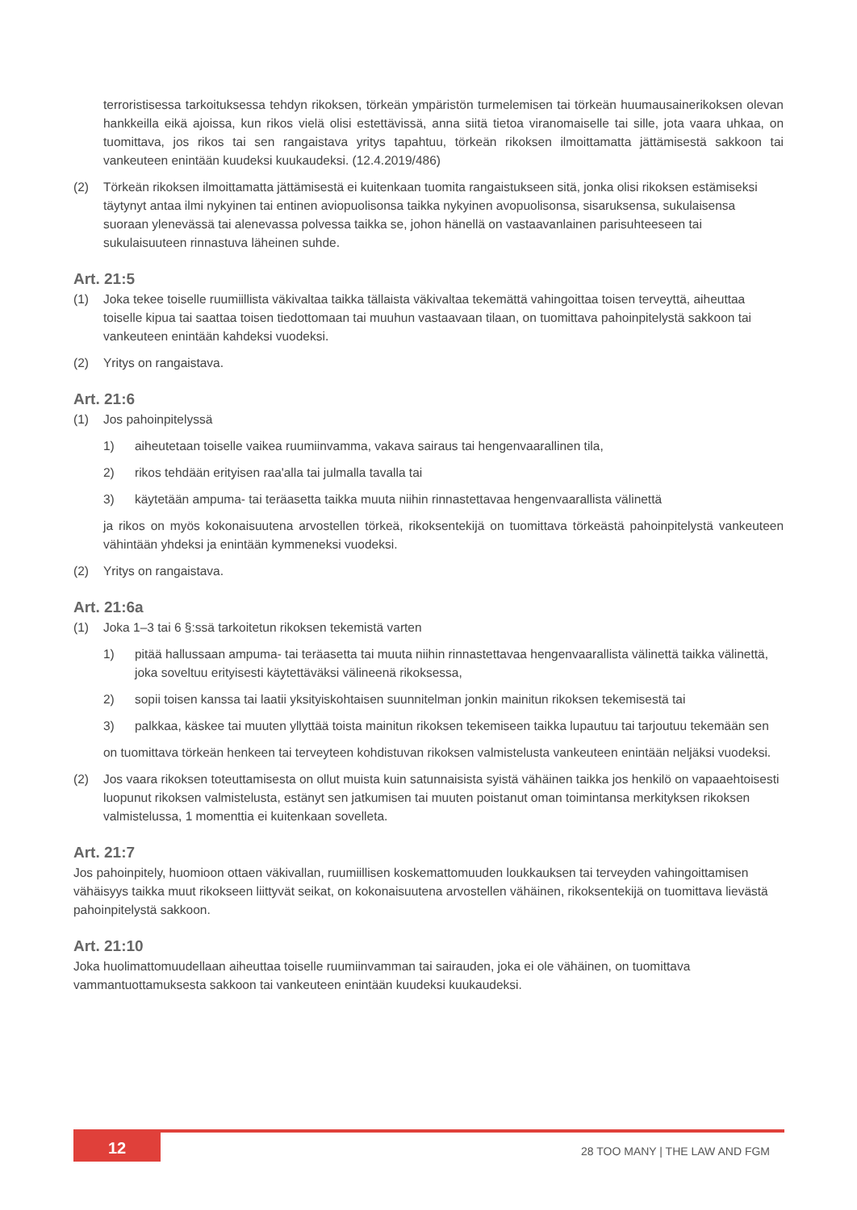terroristisessa tarkoituksessa tehdyn rikoksen, törkeän ympäristön turmelemisen tai törkeän huumausainerikoksen olevan hankkeilla eikä ajoissa, kun rikos vielä olisi estettävissä, anna siitä tietoa viranomaiselle tai sille, jota vaara uhkaa, on tuomittava, jos rikos tai sen rangaistava yritys tapahtuu, törkeän rikoksen ilmoittamatta jättämisestä sakkoon tai vankeuteen enintään kuudeksi kuukaudeksi. (12.4.2019/486)
(2) Törkeän rikoksen ilmoittamatta jättämisestä ei kuitenkaan tuomita rangaistukseen sitä, jonka olisi rikoksen estämiseksi täytynyt antaa ilmi nykyinen tai entinen aviopuolisonsa taikka nykyinen avopuolisonsa, sisaruksensa, sukulaisensa suoraan ylenevässä tai alenevassa polvessa taikka se, johon hänellä on vastaavanlainen parisuhteeseen tai sukulaisuuteen rinnastuva läheinen suhde.
Art. 21:5
(1) Joka tekee toiselle ruumiillista väkivaltaa taikka tällaista väkivaltaa tekemättä vahingoittaa toisen terveyttä, aiheuttaa toiselle kipua tai saattaa toisen tiedottomaan tai muuhun vastaavaan tilaan, on tuomittava pahoinpitelystä sakkoon tai vankeuteen enintään kahdeksi vuodeksi.
(2) Yritys on rangaistava.
Art. 21:6
(1) Jos pahoinpitelyssä
1) aiheutetaan toiselle vaikea ruumiinvamma, vakava sairaus tai hengenvaarallinen tila,
2) rikos tehdään erityisen raa'alla tai julmalla tavalla tai
3) käytetään ampuma- tai teräasetta taikka muuta niihin rinnastettavaa hengenvaarallista välinettä
ja rikos on myös kokonaisuutena arvostellen törkeä, rikoksentekijä on tuomittava törkeästä pahoinpitelystä vankeuteen vähintään yhdeksi ja enintään kymmeneksi vuodeksi.
(2) Yritys on rangaistava.
Art. 21:6a
(1) Joka 1–3 tai 6 §:ssä tarkoitetun rikoksen tekemistä varten
1) pitää hallussaan ampuma- tai teräasetta tai muuta niihin rinnastettavaa hengenvaarallista välinettä taikka välinettä, joka soveltuu erityisesti käytettäväksi välineenä rikoksessa,
2) sopii toisen kanssa tai laatii yksityiskohtaisen suunnitelman jonkin mainitun rikoksen tekemisestä tai
3) palkkaa, käskee tai muuten yllyttää toista mainitun rikoksen tekemiseen taikka lupautuu tai tarjoutuu tekemään sen
on tuomittava törkeän henkeen tai terveyteen kohdistuvan rikoksen valmistelusta vankeuteen enintään neljäksi vuodeksi.
(2) Jos vaara rikoksen toteuttamisesta on ollut muista kuin satunnaisista syistä vähäinen taikka jos henkilö on vapaaehtoisesti luopunut rikoksen valmistelusta, estänyt sen jatkumisen tai muuten poistanut oman toimintansa merkityksen rikoksen valmistelussa, 1 momenttia ei kuitenkaan sovelleta.
Art. 21:7
Jos pahoinpitely, huomioon ottaen väkivallan, ruumiillisen koskemattomuuden loukkauksen tai terveyden vahingoittamisen vähäisyys taikka muut rikokseen liittyvät seikat, on kokonaisuutena arvostellen vähäinen, rikoksentekijä on tuomittava lievästä pahoinpitelystä sakkoon.
Art. 21:10
Joka huolimattomuudellaan aiheuttaa toiselle ruumiinvamman tai sairauden, joka ei ole vähäinen, on tuomittava vammantuottamuksesta sakkoon tai vankeuteen enintään kuudeksi kuukaudeksi.
12 28 TOO MANY | THE LAW AND FGM